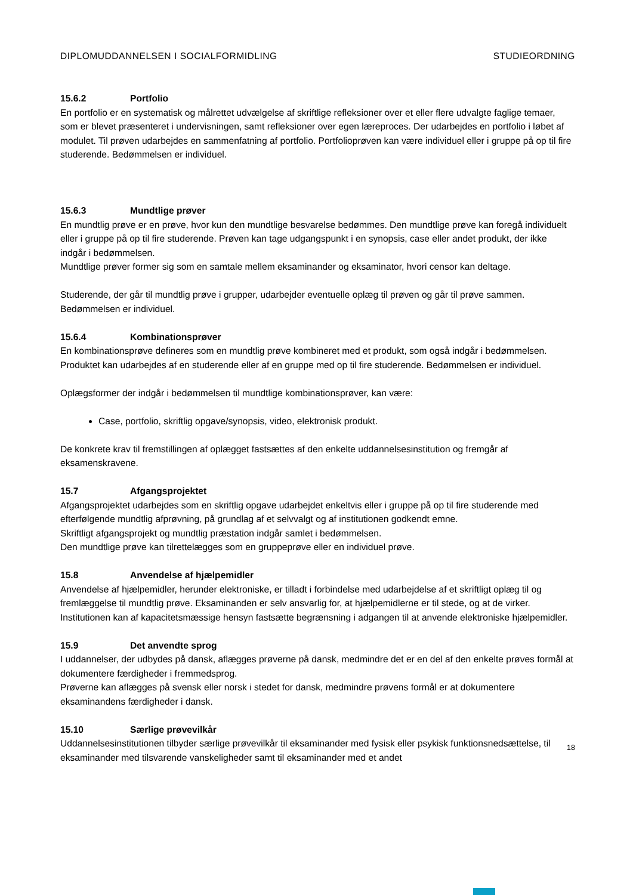DIPLOMUDDANNELSEN I SOCIALFORMIDLING STUDIEORDNING
15.6.2 Portfolio
En portfolio er en systematisk og målrettet udvælgelse af skriftlige refleksioner over et eller flere udvalgte faglige temaer, som er blevet præsenteret i undervisningen, samt refleksioner over egen læreproces. Der udarbejdes en portfolio i løbet af modulet. Til prøven udarbejdes en sammenfatning af portfolio. Portfolioprøven kan være individuel eller i gruppe på op til fire studerende. Bedømmelsen er individuel.
15.6.3 Mundtlige prøver
En mundtlig prøve er en prøve, hvor kun den mundtlige besvarelse bedømmes. Den mundtlige prøve kan foregå individuelt eller i gruppe på op til fire studerende. Prøven kan tage udgangspunkt i en synopsis, case eller andet produkt, der ikke indgår i bedømmelsen.
Mundtlige prøver former sig som en samtale mellem eksaminander og eksaminator, hvori censor kan deltage.
Studerende, der går til mundtlig prøve i grupper, udarbejder eventuelle oplæg til prøven og går til prøve sammen. Bedømmelsen er individuel.
15.6.4 Kombinationsprøver
En kombinationsprøve defineres som en mundtlig prøve kombineret med et produkt, som også indgår i bedømmelsen. Produktet kan udarbejdes af en studerende eller af en gruppe med op til fire studerende. Bedømmelsen er individuel.
Oplægsformer der indgår i bedømmelsen til mundtlige kombinationsprøver, kan være:
Case, portfolio, skriftlig opgave/synopsis, video, elektronisk produkt.
De konkrete krav til fremstillingen af oplægget fastsættes af den enkelte uddannelsesinstitution og fremgår af eksamenskravene.
15.7 Afgangsprojektet
Afgangsprojektet udarbejdes som en skriftlig opgave udarbejdet enkeltvis eller i gruppe på op til fire studerende med efterfølgende mundtlig afprøvning, på grundlag af et selvvalgt og af institutionen godkendt emne.
Skriftligt afgangsprojekt og mundtlig præstation indgår samlet i bedømmelsen.
Den mundtlige prøve kan tilrettelægges som en gruppeprøve eller en individuel prøve.
15.8 Anvendelse af hjælpemidler
Anvendelse af hjælpemidler, herunder elektroniske, er tilladt i forbindelse med udarbejdelse af et skriftligt oplæg til og fremlæggelse til mundtlig prøve. Eksaminanden er selv ansvarlig for, at hjælpemidlerne er til stede, og at de virker. Institutionen kan af kapacitetsmæssige hensyn fastsætte begrænsning i adgangen til at anvende elektroniske hjælpemidler.
15.9 Det anvendte sprog
I uddannelser, der udbydes på dansk, aflægges prøverne på dansk, medmindre det er en del af den enkelte prøves formål at dokumentere færdigheder i fremmedsprog.
Prøverne kan aflægges på svensk eller norsk i stedet for dansk, medmindre prøvens formål er at dokumentere eksaminandens færdigheder i dansk.
15.10 Særlige prøvevilkår
Uddannelsesinstitutionen tilbyder særlige prøvevilkår til eksaminander med fysisk eller psykisk funktionsnedsættelse, til eksaminander med tilsvarende vanskeligheder samt til eksaminander med et andet
18